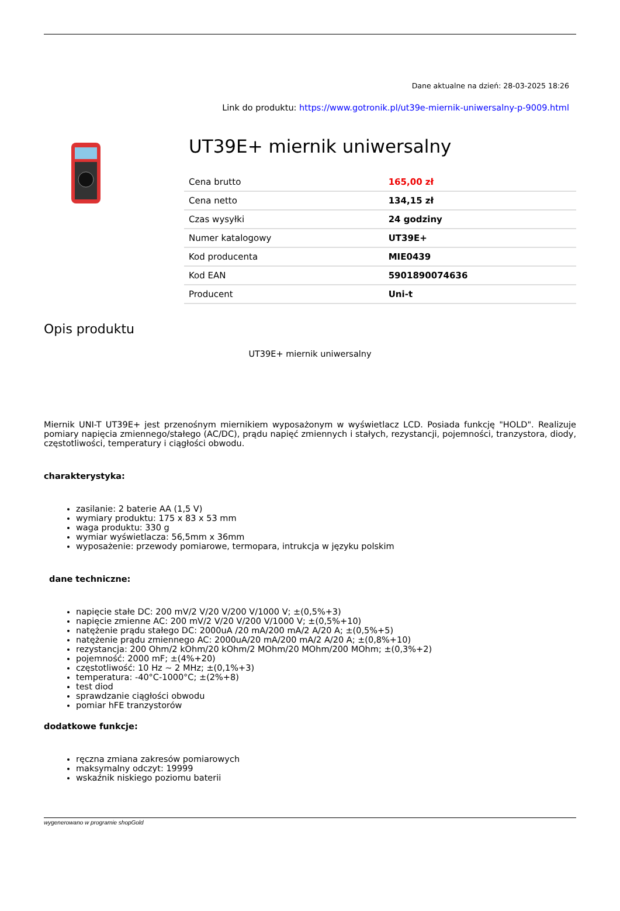Dane aktualne na dzień: 28-03-2025 18:26
Link do produktu: https://www.gotronik.pl/ut39e-miernik-uniwersalny-p-9009.html
UT39E+ miernik uniwersalny
| Cena brutto | 165,00 zł |
| Cena netto | 134,15 zł |
| Czas wysyłki | 24 godziny |
| Numer katalogowy | UT39E+ |
| Kod producenta | MIE0439 |
| Kod EAN | 5901890074636 |
| Producent | Uni-t |
Opis produktu
UT39E+ miernik uniwersalny
Miernik UNI-T UT39E+ jest przenośnym miernikiem wyposażonym w wyświetlacz LCD. Posiada funkcję "HOLD". Realizuje pomiary napięcia zmiennego/stałego (AC/DC), prądu napięć zmiennych i stałych, rezystancji, pojemności, tranzystora, diody, częstotliwości, temperatury i ciągłości obwodu.
charakterystyka:
zasilanie: 2 baterie AA (1,5 V)
wymiary produktu: 175 x 83 x 53 mm
waga produktu: 330 g
wymiar wyświetlacza: 56,5mm x 36mm
wyposażenie: przewody pomiarowe, termopara, intrukcja w języku polskim
dane techniczne:
napięcie stałe DC: 200 mV/2 V/20 V/200 V/1000 V; ±(0,5%+3)
napięcie zmienne AC: 200 mV/2 V/20 V/200 V/1000 V; ±(0,5%+10)
natężenie prądu stałego DC: 2000uA /20 mA/200 mA/2 A/20 A; ±(0,5%+5)
natężenie prądu zmiennego AC: 2000uA/20 mA/200 mA/2 A/20 A; ±(0,8%+10)
rezystancja: 200 Ohm/2 kOhm/20 kOhm/2 MOhm/20 MOhm/200 MOhm; ±(0,3%+2)
pojemność: 2000 mF; ±(4%+20)
częstotliwość: 10 Hz ~ 2 MHz; ±(0,1%+3)
temperatura: -40°C-1000°C; ±(2%+8)
test diod
sprawdzanie ciągłości obwodu
pomiar hFE tranzystorów
dodatkowe funkcje:
ręczna zmiana zakresów pomiarowych
maksymalny odczyt: 19999
wskaźnik niskiego poziomu baterii
wygenerowano w programie shopGold